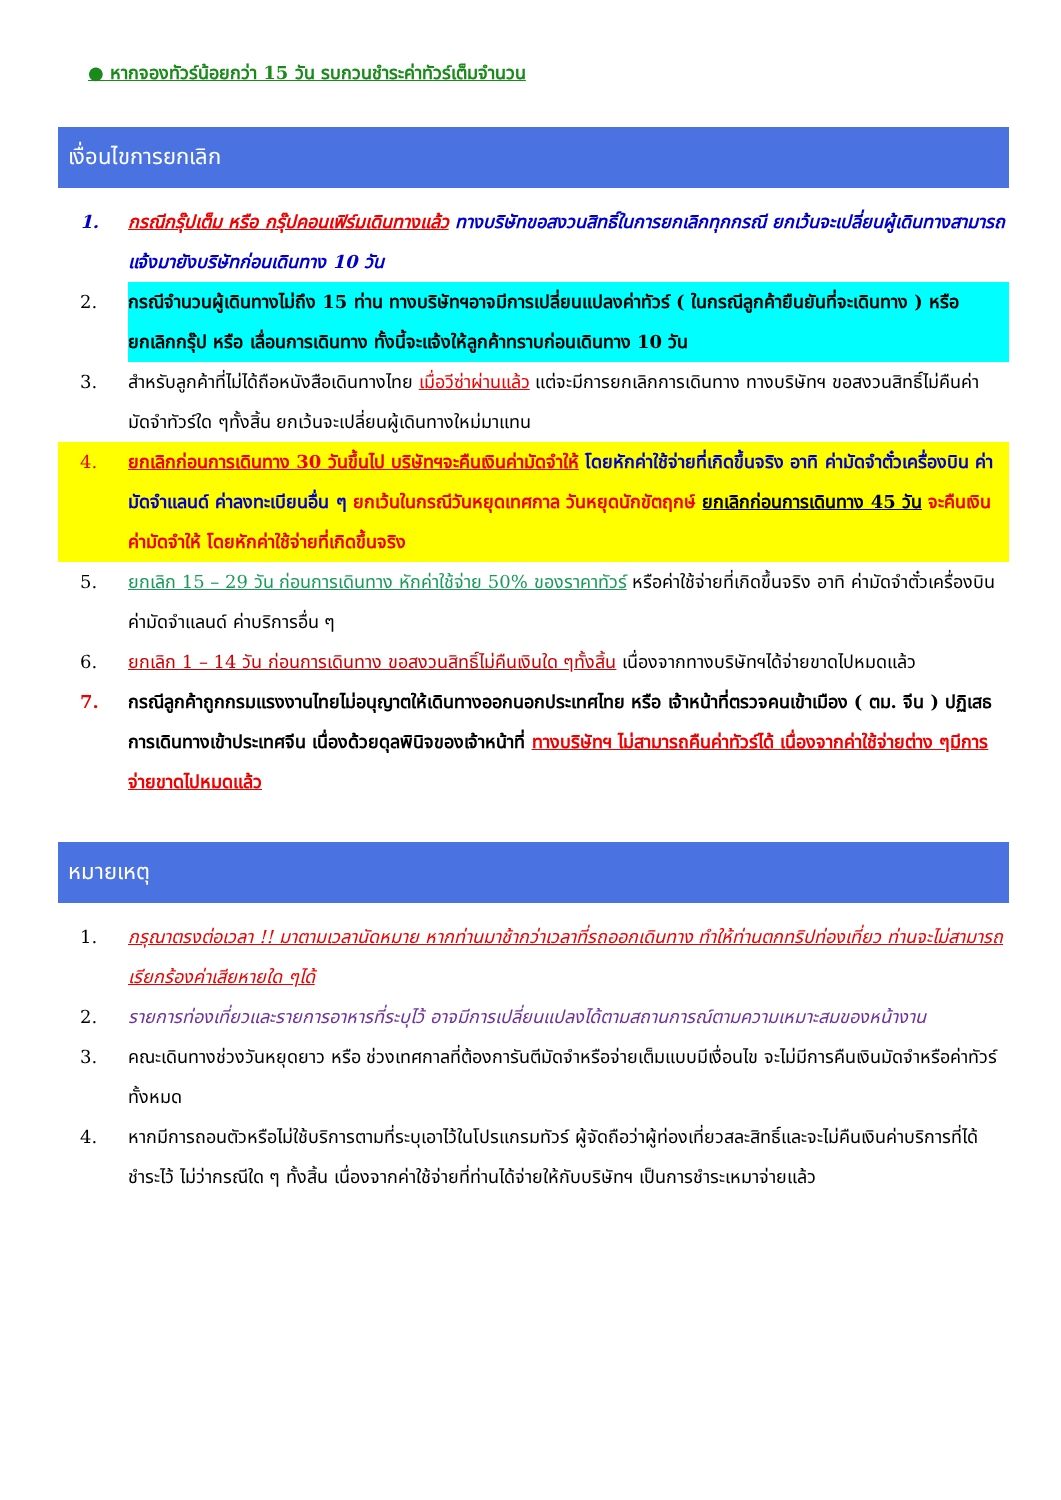● หากจองทัวร์น้อยกว่า 15 วัน รบกวนชำระค่าทัวร์เต็มจำนวน
เงื่อนไขการยกเลิก
1. กรณีกรุ๊ปเต็ม หรือ กรุ๊ปคอนเฟิร์มเดินทางแล้ว ทางบริษัทขอสงวนสิทธิ์ในการยกเลิกทุกกรณี ยกเว้นจะเปลี่ยนผู้เดินทางสามารถแจ้งมายังบริษัทก่อนเดินทาง 10 วัน
2. กรณีจำนวนผู้เดินทางไม่ถึง 15 ท่าน ทางบริษัทฯอาจมีการเปลี่ยนแปลงค่าทัวร์ ( ในกรณีลูกค้ายืนยันที่จะเดินทาง ) หรือ ยกเลิกกรุ๊ป หรือ เลื่อนการเดินทาง ทั้งนี้จะแจ้งให้ลูกค้าทราบก่อนเดินทาง 10 วัน
3. สำหรับลูกค้าที่ไม่ได้ถือหนังสือเดินทางไทย เมื่อวีซ่าผ่านแล้ว แต่จะมีการยกเลิกการเดินทาง ทางบริษัทฯ ขอสงวนสิทธิ์ไม่คืนค่ามัดจำทัวร์ใด ๆทั้งสิ้น ยกเว้นจะเปลี่ยนผู้เดินทางใหม่มาแทน
4. ยกเลิกก่อนการเดินทาง 30 วันขึ้นไป บริษัทฯจะคืนเงินค่ามัดจำให้ โดยหักค่าใช้จ่ายที่เกิดขึ้นจริง อาทิ ค่ามัดจำตั๋วเครื่องบิน ค่ามัดจำแลนด์ ค่าลงทะเบียนอื่น ๆ ยกเว้นในกรณีวันหยุดเทศกาล วันหยุดนักขัตฤกษ์ ยกเลิกก่อนการเดินทาง 45 วัน จะคืนเงินค่ามัดจำให้ โดยหักค่าใช้จ่ายที่เกิดขึ้นจริง
5. ยกเลิก 15 – 29 วัน ก่อนการเดินทาง หักค่าใช้จ่าย 50% ของราคาทัวร์ หรือค่าใช้จ่ายที่เกิดขึ้นจริง อาทิ ค่ามัดจำตั๋วเครื่องบิน ค่ามัดจำแลนด์ ค่าบริการอื่น ๆ
6. ยกเลิก 1 – 14 วัน ก่อนการเดินทาง ขอสงวนสิทธิ์ไม่คืนเงินใด ๆทั้งสิ้น เนื่องจากทางบริษัทฯได้จ่ายขาดไปหมดแล้ว
7. กรณีลูกค้าถูกกรมแรงงานไทยไม่อนุญาตให้เดินทางออกนอกประเทศไทย หรือ เจ้าหน้าที่ตรวจคนเข้าเมือง ( ตม. จีน ) ปฏิเสธการเดินทางเข้าประเทศจีน เนื่องด้วยดุลพินิจของเจ้าหน้าที่ ทางบริษัทฯ ไม่สามารถคืนค่าทัวร์ได้ เนื่องจากค่าใช้จ่ายต่าง ๆมีการจ่ายขาดไปหมดแล้ว
หมายเหตุ
1. กรุณาตรงต่อเวลา !! มาตามเวลานัดหมาย หากท่านมาช้ากว่าเวลาที่รถออกเดินทาง ทำให้ท่านตกทริปท่องเที่ยว ท่านจะไม่สามารถเรียกร้องค่าเสียหายใด ๆได้
2. รายการท่องเที่ยวและรายการอาหารที่ระบุไว้ อาจมีการเปลี่ยนแปลงได้ตามสถานการณ์ตามความเหมาะสมของหน้างาน
3. คณะเดินทางช่วงวันหยุดยาว หรือ ช่วงเทศกาลที่ต้องการันตีมัดจำหรือจ่ายเต็มแบบมีเงื่อนไข จะไม่มีการคืนเงินมัดจำหรือค่าทัวร์ทั้งหมด
4. หากมีการถอนตัวหรือไม่ใช้บริการตามที่ระบุเอาไว้ในโปรแกรมทัวร์ ผู้จัดถือว่าผู้ท่องเที่ยวสละสิทธิ์และจะไม่คืนเงินค่าบริการที่ได้ชำระไว้ ไม่ว่ากรณีใด ๆ ทั้งสิ้น เนื่องจากค่าใช้จ่ายที่ท่านได้จ่ายให้กับบริษัทฯ เป็นการชำระเหมาจ่ายแล้ว